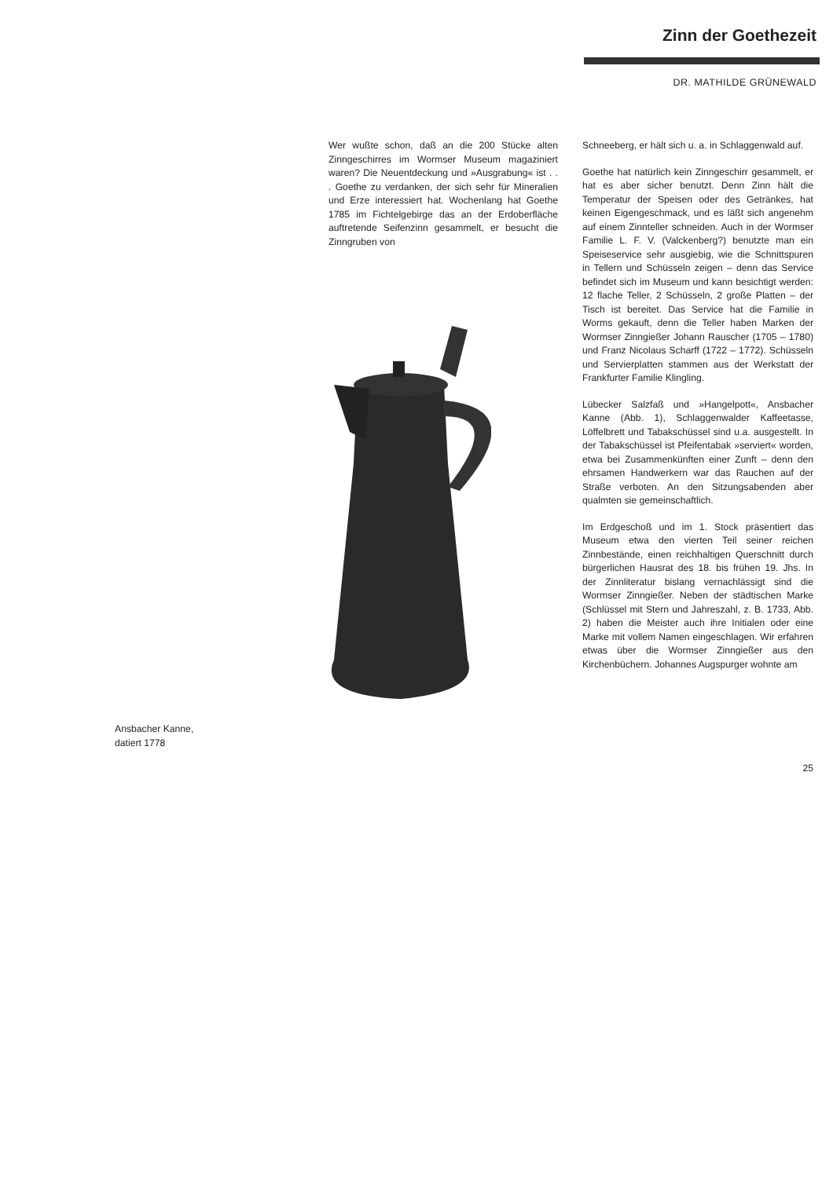Zinn der Goethezeit
DR. MATHILDE GRÜNEWALD
Wer wußte schon, daß an die 200 Stücke alten Zinngeschirres im Wormser Museum magaziniert waren? Die Neuentdeckung und »Ausgrabung« ist . . . Goethe zu verdanken, der sich sehr für Mineralien und Erze interessiert hat. Wochenlang hat Goethe 1785 im Fichtelgebirge das an der Erdoberfläche auftretende Seifenzinn gesammelt, er besucht die Zinngruben von
Schneeberg, er hält sich u. a. in Schlaggenwald auf.
Goethe hat natürlich kein Zinngeschirr gesammelt, er hat es aber sicher benutzt. Denn Zinn hält die Temperatur der Speisen oder des Getränkes, hat keinen Eigengeschmack, und es läßt sich angenehm auf einem Zinnteller schneiden. Auch in der Wormser Familie L. F. V. (Valckenberg?) benutzte man ein Speiseservice sehr ausgiebig, wie die Schnittspuren in Tellern und Schüsseln zeigen – denn das Service befindet sich im Museum und kann besichtigt werden: 12 flache Teller, 2 Schüsseln, 2 große Platten – der Tisch ist bereitet. Das Service hat die Familie in Worms gekauft, denn die Teller haben Marken der Wormser Zinngießer Johann Rauscher (1705 – 1780) und Franz Nicolaus Scharff (1722 – 1772). Schüsseln und Servierplatten stammen aus der Werkstatt der Frankfurter Familie Klingling.
Lübecker Salzfaß und »Hangelpott«, Ansbacher Kanne (Abb. 1), Schlaggenwalder Kaffeetasse, Löffelbrett und Tabakschüssel sind u.a. ausgestellt. In der Tabakschüssel ist Pfeifentabak »serviert« worden, etwa bei Zusammenkünften einer Zunft – denn den ehrsamen Handwerkern war das Rauchen auf der Straße verboten. An den Sitzungsabenden aber qualmten sie gemeinschaftlich.
Im Erdgeschoß und im 1. Stock präsentiert das Museum etwa den vierten Teil seiner reichen Zinnbestände, einen reichhaltigen Querschnitt durch bürgerlichen Hausrat des 18. bis frühen 19. Jhs. In der Zinnliteratur bislang vernachlässigt sind die Wormser Zinngießer. Neben der städtischen Marke (Schlüssel mit Stern und Jahreszahl, z. B. 1733, Abb. 2) haben die Meister auch ihre Initialen oder eine Marke mit vollem Namen eingeschlagen. Wir erfahren etwas über die Wormser Zinngießer aus den Kirchenbüchern. Johannes Augspurger wohnte am
Ansbacher Kanne,
datiert 1778
25